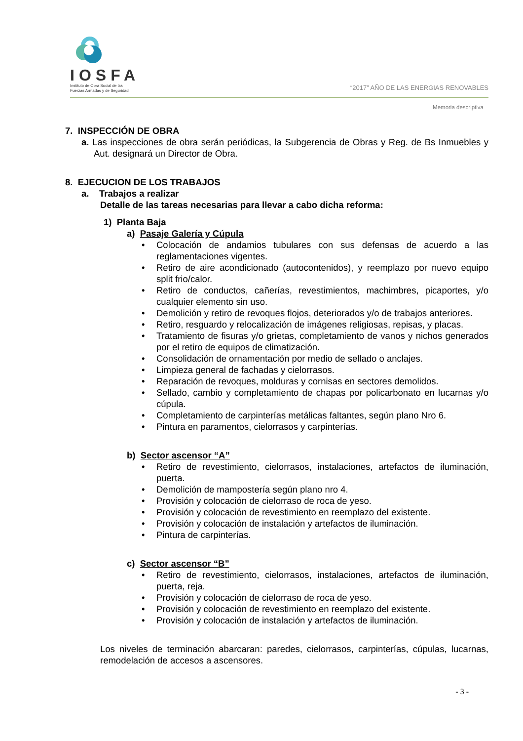IOSFA
Instituto de Obra Social de las
Fuerzas Armadas y de Seguridad
“2017” AÑO DE LAS ENERGIAS RENOVABLES
Memoria descriptiva
7. INSPECCIÓN DE OBRA
a. Las inspecciones de obra serán periódicas, la Subgerencia de Obras y Reg. de Bs Inmuebles y Aut. designará un Director de Obra.
8. EJECUCION DE LOS TRABAJOS
a. Trabajos a realizar
Detalle de las tareas necesarias para llevar a cabo dicha reforma:
1) Planta Baja
a) Pasaje Galería y Cúpula
• Colocación de andamios tubulares con sus defensas de acuerdo a las reglamentaciones vigentes.
• Retiro de aire acondicionado (autocontenidos), y reemplazo por nuevo equipo split frio/calor.
• Retiro de conductos, cañerías, revestimientos, machimbres, picaportes, y/o cualquier elemento sin uso.
• Demolición y retiro de revoques flojos, deteriorados y/o de trabajos anteriores.
• Retiro, resguardo y relocalización de imágenes religiosas, repisas, y placas.
• Tratamiento de fisuras y/o grietas, completamiento de vanos y nichos generados por el retiro de equipos de climatización.
• Consolidación de ornamentación por medio de sellado o anclajes.
• Limpieza general de fachadas y cielorrasos.
• Reparación de revoques, molduras y cornisas en sectores demolidos.
• Sellado, cambio y completamiento de chapas por policarbonato en lucarnas y/o cúpula.
• Completamiento de carpinterías metálicas faltantes, según plano Nro 6.
• Pintura en paramentos, cielorrasos y carpinterías.
b) Sector ascensor “A”
• Retiro de revestimiento, cielorrasos, instalaciones, artefactos de iluminación, puerta.
• Demolición de mampostería según plano nro 4.
• Provisión y colocación de cielorraso de roca de yeso.
• Provisión y colocación de revestimiento en reemplazo del existente.
• Provisión y colocación de instalación y artefactos de iluminación.
• Pintura de carpinterías.
c) Sector ascensor “B”
• Retiro de revestimiento, cielorrasos, instalaciones, artefactos de iluminación, puerta, reja.
• Provisión y colocación de cielorraso de roca de yeso.
• Provisión y colocación de revestimiento en reemplazo del existente.
• Provisión y colocación de instalación y artefactos de iluminación.
Los niveles de terminación abarcaran: paredes, cielorrasos, carpinterías, cúpulas, lucarnas, remodelación de accesos a ascensores.
- 3 -